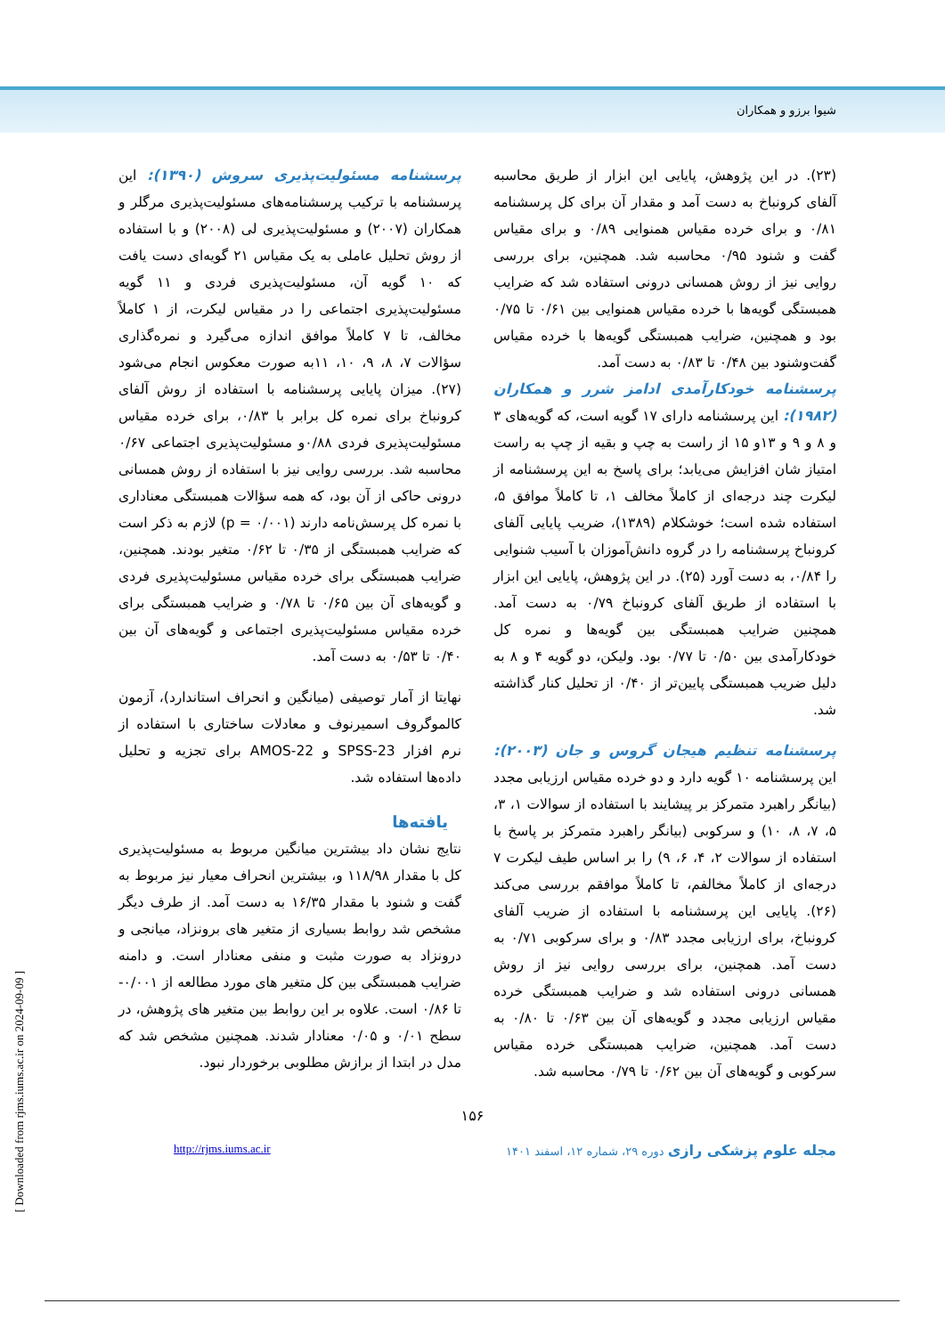شیوا برزو و همکاران
(۲۳). در این پژوهش، پایایی این ابزار از طریق محاسبه آلفای کرونباخ به دست آمد و مقدار آن برای کل پرسشنامه ۰/۸۱ و برای خرده مقیاس همنوایی ۰/۸۹ و برای مقیاس گفت و شنود ۰/۹۵ محاسبه شد. همچنین، برای بررسی روایی نیز از روش همسانی درونی استفاده شد که ضرایب همبستگی گویه‌ها با خرده مقیاس همنوایی بین ۰/۶۱ تا ۰/۷۵ بود و همچنین، ضرایب همبستگی گویه‌ها با خرده مقیاس گفت‌وشنود بین ۰/۴۸ تا ۰/۸۳ به دست آمد.
پرسشنامه خودکارآمدی ادامز شرر و همکاران (۱۹۸۲):
این پرسشنامه دارای ۱۷ گویه است، که گویه‌های ۳ و ۸ و ۹ و ۱۳و ۱۵ از راست به چپ و بقیه از چپ به راست امتیاز شان افزایش می‌یابد؛ برای پاسخ به این پرسشنامه از لیکرت چند درجه‌ای از کاملاً مخالف ۱، تا کاملاً موافق ۵، استفاده شده است؛ خوشکلام (۱۳۸۹)، ضریب پایایی آلفای کرونباخ پرسشنامه را در گروه دانش‌آموزان با آسیب شنوایی را ۰/۸۴، به دست آورد (۲۵). در این پژوهش، پایایی این ابزار با استفاده از طریق آلفای کرونباخ ۰/۷۹ به دست آمد. همچنین ضرایب همبستگی بین گویه‌ها و نمره کل خودکارآمدی بین ۰/۵۰ تا ۰/۷۷ بود. ولیکن، دو گویه ۴ و ۸ به دلیل ضریب همبستگی پایین‌تر از ۰/۴۰ از تحلیل کنار گذاشته شد.
پرسشنامه تنظیم هیجان گروس و جان (۲۰۰۳):
این پرسشنامه ۱۰ گویه دارد و دو خرده مقیاس ارزیابی مجدد (بیانگر راهبرد متمرکز بر پیشایند با استفاده از سوالات ۱، ۳، ۵، ۷، ۸، ۱۰) و سرکوبی (بیانگر راهبرد متمرکز بر پاسخ با استفاده از سوالات ۲، ۴، ۶، ۹) را بر اساس طیف لیکرت ۷ درجه‌ای از کاملاً مخالفم، تا کاملاً موافقم بررسی می‌کند (۲۶). پایایی این پرسشنامه با استفاده از ضریب آلفای کرونباخ، برای ارزیابی مجدد ۰/۸۳ و برای سرکوبی ۰/۷۱ به دست آمد. همچنین، برای بررسی روایی نیز از روش همسانی درونی استفاده شد و ضرایب همبستگی خرده مقیاس ارزیابی مجدد و گویه‌های آن بین ۰/۶۳ تا ۰/۸۰ به دست آمد. همچنین، ضرایب همبستگی خرده مقیاس سرکوبی و گویه‌های آن بین ۰/۶۲ تا ۰/۷۹ محاسبه شد.
پرسشنامه مسئولیت‌پذیری سروش (۱۳۹۰):
این پرسشنامه با ترکیب پرسشنامه‌های مسئولیت‌پذیری مرگلر و همکاران (۲۰۰۷) و مسئولیت‌پذیری لی (۲۰۰۸) و با استفاده از روش تحلیل عاملی به یک مقیاس ۲۱ گویه‌ای دست یافت که ۱۰ گویه آن، مسئولیت‌پذیری فردی و ۱۱ گویه مسئولیت‌پذیری اجتماعی را در مقیاس لیکرت، از ۱ کاملاً مخالف، تا ۷ کاملاً موافق اندازه می‌گیرد و نمره‌گذاری سؤالات ۷، ۸، ۹، ۱۰، ۱۱به صورت معکوس انجام می‌شود (۲۷). میزان پایایی پرسشنامه با استفاده از روش آلفای کرونباخ برای نمره کل برابر با ۰/۸۳، برای خرده مقیاس مسئولیت‌پذیری فردی ۰/۸۸و مسئولیت‌پذیری اجتماعی ۰/۶۷ محاسبه شد. بررسی روایی نیز با استفاده از روش همسانی درونی حاکی از آن بود، که همه سؤالات همبستگی معناداری با نمره کل پرسش‌نامه دارند (p = ۰/۰۰۱) لازم به ذکر است که ضرایب همبستگی از ۰/۳۵ تا ۰/۶۲ متغیر بودند. همچنین، ضرایب همبستگی برای خرده مقیاس مسئولیت‌پذیری فردی و گویه‌های آن بین ۰/۶۵ تا ۰/۷۸ و ضرایب همبستگی برای خرده مقیاس مسئولیت‌پذیری اجتماعی و گویه‌های آن بین ۰/۴۰ تا ۰/۵۳ به دست آمد.
نهایتا از آمار توصیفی (میانگین و انحراف استاندارد)، آزمون کالموگروف اسمیرنوف و معادلات ساختاری با استفاده از نرم افزار SPSS-23 و AMOS-22 برای تجزیه و تحلیل داده‌ها استفاده شد.
یافته‌ها
نتایج نشان داد بیشترین میانگین مربوط به مسئولیت‌پذیری کل با مقدار ۱۱۸/۹۸ و، بیشترین انحراف معیار نیز مربوط به گفت و شنود با مقدار ۱۶/۳۵ به دست آمد. از طرف دیگر مشخص شد روابط بسیاری از متغیر های برونزاد، میانجی و درونزاد به صورت مثبت و منفی معنادار است. و دامنه ضرایب همبستگی بین کل متغیر های مورد مطالعه از ۰/۰۰۱- تا ۰/۸۶ است. علاوه بر این روابط بین متغیر های پژوهش، در سطح ۰/۰۱ و ۰/۰۵ معنادار شدند. همچنین مشخص شد که مدل در ابتدا از برازش مطلوبی برخوردار نبود.
۱۵۶
مجله علوم پزشکی رازی دوره ۲۹، شماره ۱۲، اسفند ۱۴۰۱ http://rjms.iums.ac.ir
[ Downloaded from rjms.iums.ac.ir on 2024-09-09 ]